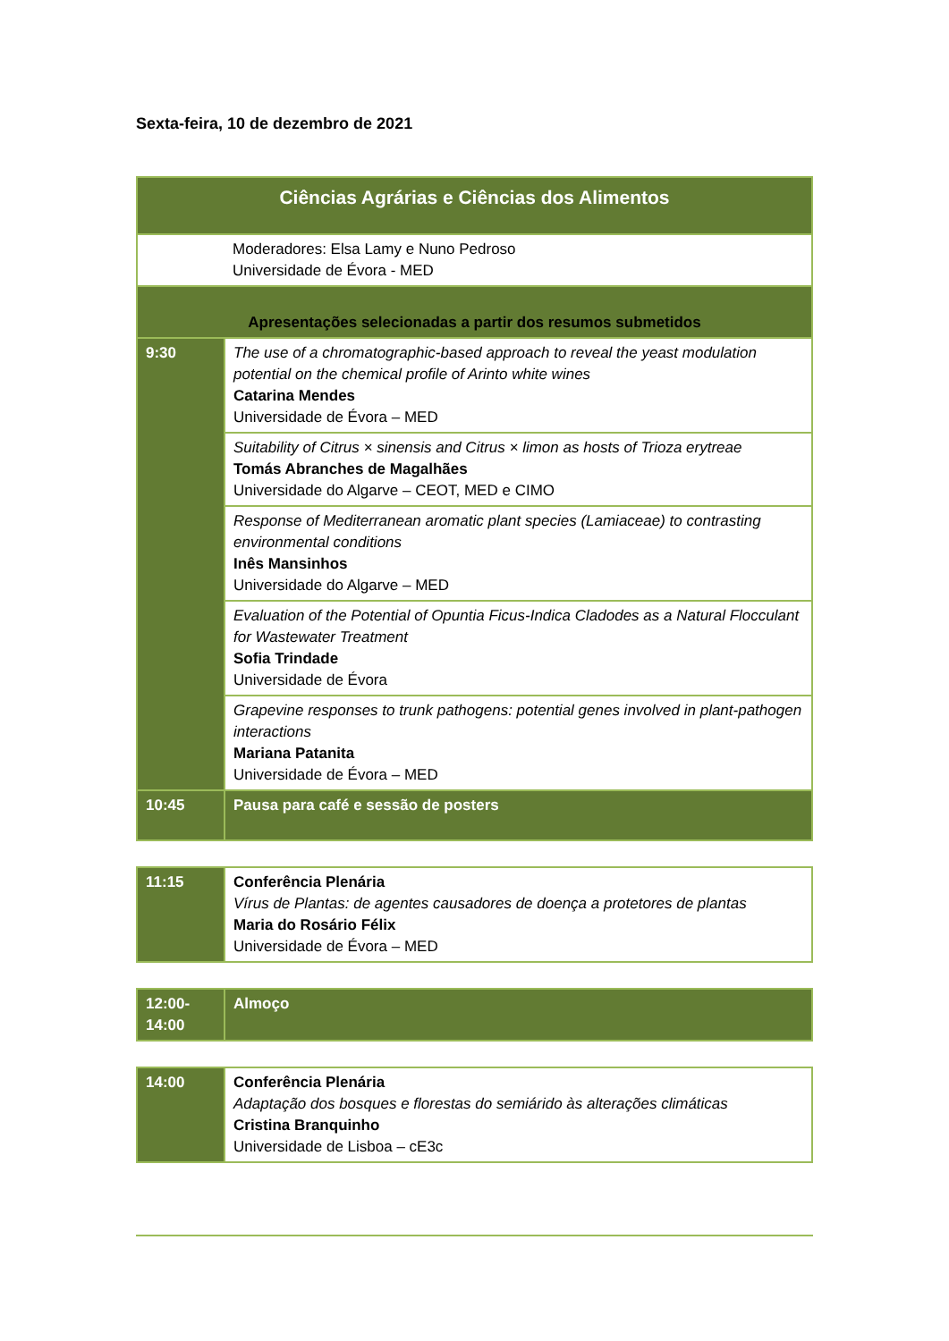Sexta-feira, 10 de dezembro de 2021
| Ciências Agrárias e Ciências dos Alimentos | |
| | Moderadores: Elsa Lamy e Nuno Pedroso Universidade de Évora - MED |
| Apresentações selecionadas a partir dos resumos submetidos | |
| 9:30 | The use of a chromatographic-based approach to reveal the yeast modulation potential on the chemical profile of Arinto white wines Catarina Mendes Universidade de Évora – MED |
| | Suitability of Citrus × sinensis and Citrus × limon as hosts of Trioza erytreae Tomás Abranches de Magalhães Universidade do Algarve – CEOT, MED e CIMO |
| | Response of Mediterranean aromatic plant species (Lamiaceae) to contrasting environmental conditions Inês Mansinhos Universidade do Algarve – MED |
| | Evaluation of the Potential of Opuntia Ficus-Indica Cladodes as a Natural Flocculant for Wastewater Treatment Sofia Trindade Universidade de Évora |
| | Grapevine responses to trunk pathogens: potential genes involved in plant-pathogen interactions Mariana Patanita Universidade de Évora – MED |
| 10:45 | Pausa para café e sessão de posters |
| 11:15 | Conferência Plenária Vírus de Plantas: de agentes causadores de doença a protetores de plantas Maria do Rosário Félix Universidade de Évora – MED |
| 12:00- 14:00 | Almoço |
| 14:00 | Conferência Plenária Adaptação dos bosques e florestas do semiárido às alterações climáticas Cristina Branquinho Universidade de Lisboa – cE3c |